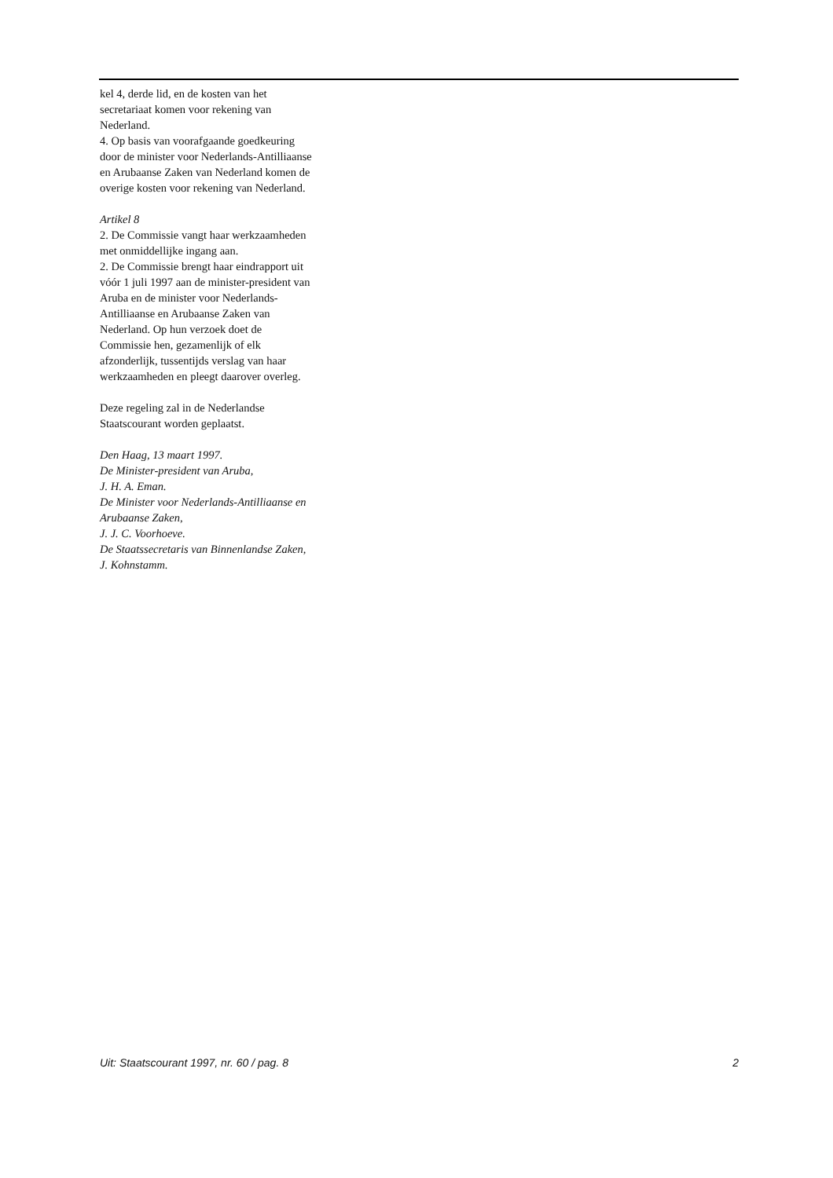kel 4, derde lid, en de kosten van het secretariaat komen voor rekening van Nederland.
4. Op basis van voorafgaande goedkeuring door de minister voor Nederlands-Antilliaanse en Arubaanse Zaken van Nederland komen de overige kosten voor rekening van Nederland.
Artikel 8
2. De Commissie vangt haar werkzaamheden met onmiddellijke ingang aan.
2. De Commissie brengt haar eindrapport uit vóór 1 juli 1997 aan de minister-president van Aruba en de minister voor Nederlands-Antilliaanse en Arubaanse Zaken van Nederland. Op hun verzoek doet de Commissie hen, gezamenlijk of elk afzonderlijk, tussentijds verslag van haar werkzaamheden en pleegt daarover overleg.
Deze regeling zal in de Nederlandse Staatscourant worden geplaatst.
Den Haag, 13 maart 1997.
De Minister-president van Aruba,
J. H. A. Eman.
De Minister voor Nederlands-Antilliaanse en Arubaanse Zaken,
J. J. C. Voorhoeve.
De Staatssecretaris van Binnenlandse Zaken,
J. Kohnstamm.
Uit: Staatscourant 1997, nr. 60 / pag. 8 2